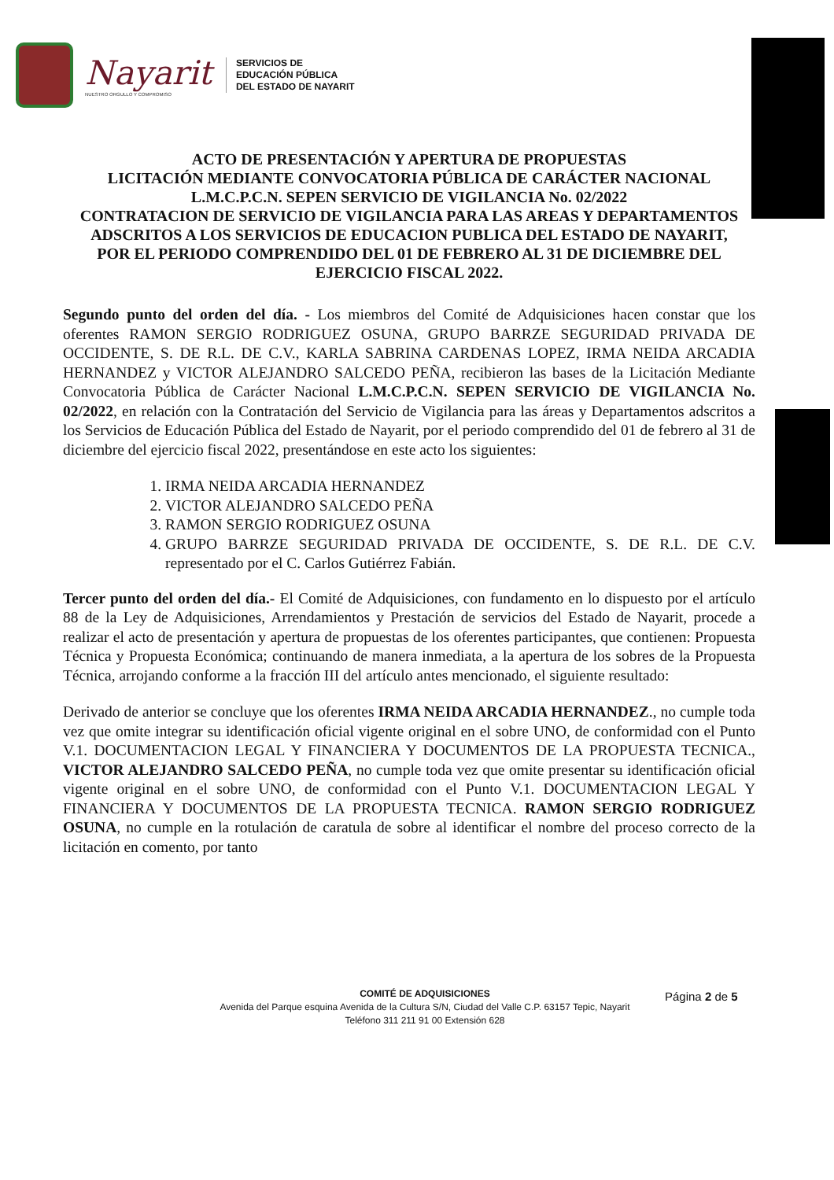Nayarit
NUESTRO ORGULLO Y COMPROMISO
SERVICIOS DE
EDUCACIÓN PÚBLICA
DEL ESTADO DE NAYARIT
ACTO DE PRESENTACIÓN Y APERTURA DE PROPUESTAS
LICITACIÓN MEDIANTE CONVOCATORIA PÚBLICA DE CARÁCTER NACIONAL
L.M.C.P.C.N. SEPEN SERVICIO DE VIGILANCIA No. 02/2022
CONTRATACION DE SERVICIO DE VIGILANCIA PARA LAS AREAS Y DEPARTAMENTOS ADSCRITOS A LOS SERVICIOS DE EDUCACION PUBLICA DEL ESTADO DE NAYARIT,
POR EL PERIODO COMPRENDIDO DEL 01 DE FEBRERO AL 31 DE DICIEMBRE DEL EJERCICIO FISCAL 2022.
Segundo punto del orden del día. - Los miembros del Comité de Adquisiciones hacen constar que los oferentes RAMON SERGIO RODRIGUEZ OSUNA, GRUPO BARRZE SEGURIDAD PRIVADA DE OCCIDENTE, S. DE R.L. DE C.V., KARLA SABRINA CARDENAS LOPEZ, IRMA NEIDA ARCADIA HERNANDEZ y VICTOR ALEJANDRO SALCEDO PEÑA, recibieron las bases de la Licitación Mediante Convocatoria Pública de Carácter Nacional L.M.C.P.C.N. SEPEN SERVICIO DE VIGILANCIA No. 02/2022, en relación con la Contratación del Servicio de Vigilancia para las áreas y Departamentos adscritos a los Servicios de Educación Pública del Estado de Nayarit, por el periodo comprendido del 01 de febrero al 31 de diciembre del ejercicio fiscal 2022, presentándose en este acto los siguientes:
1. IRMA NEIDA ARCADIA HERNANDEZ
2. VICTOR ALEJANDRO SALCEDO PEÑA
3. RAMON SERGIO RODRIGUEZ OSUNA
4. GRUPO BARRZE SEGURIDAD PRIVADA DE OCCIDENTE, S. DE R.L. DE C.V. representado por el C. Carlos Gutiérrez Fabián.
Tercer punto del orden del día.- El Comité de Adquisiciones, con fundamento en lo dispuesto por el artículo 88 de la Ley de Adquisiciones, Arrendamientos y Prestación de servicios del Estado de Nayarit, procede a realizar el acto de presentación y apertura de propuestas de los oferentes participantes, que contienen: Propuesta Técnica y Propuesta Económica; continuando de manera inmediata, a la apertura de los sobres de la Propuesta Técnica, arrojando conforme a la fracción III del artículo antes mencionado, el siguiente resultado:
Derivado de anterior se concluye que los oferentes IRMA NEIDA ARCADIA HERNANDEZ., no cumple toda vez que omite integrar su identificación oficial vigente original en el sobre UNO, de conformidad con el Punto V.1. DOCUMENTACION LEGAL Y FINANCIERA Y DOCUMENTOS DE LA PROPUESTA TECNICA., VICTOR ALEJANDRO SALCEDO PEÑA, no cumple toda vez que omite presentar su identificación oficial vigente original en el sobre UNO, de conformidad con el Punto V.1. DOCUMENTACION LEGAL Y FINANCIERA Y DOCUMENTOS DE LA PROPUESTA TECNICA. RAMON SERGIO RODRIGUEZ OSUNA, no cumple en la rotulación de caratula de sobre al identificar el nombre del proceso correcto de la licitación en comento, por tanto
COMITÉ DE ADQUISICIONES
Avenida del Parque esquina Avenida de la Cultura S/N, Ciudad del Valle C.P. 63157 Tepic, Nayarit
Teléfono 311 211 91 00 Extensión 628
Página 2 de 5